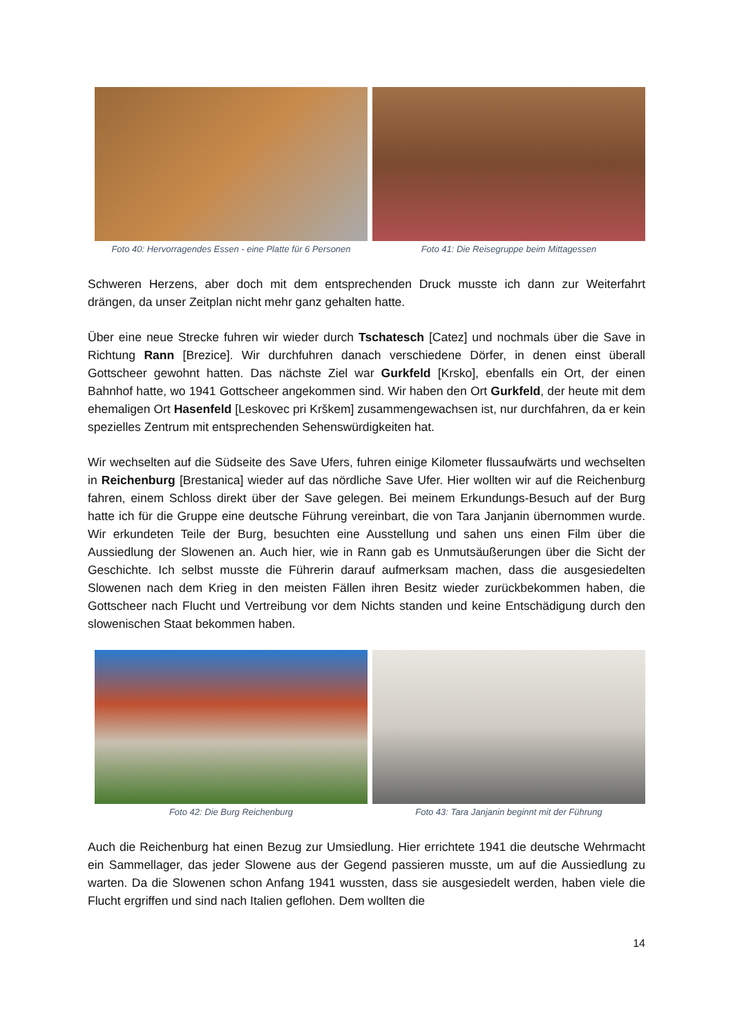Foto 40: Hervorragendes Essen - eine Platte für 6 Personen
Foto 41: Die Reisegruppe beim Mittagessen
Schweren Herzens, aber doch mit dem entsprechenden Druck musste ich dann zur Weiterfahrt drängen, da unser Zeitplan nicht mehr ganz gehalten hatte.
Über eine neue Strecke fuhren wir wieder durch Tschatesch [Catez] und nochmals über die Save in Richtung Rann [Brezice]. Wir durchfuhren danach verschiedene Dörfer, in denen einst überall Gottscheer gewohnt hatten. Das nächste Ziel war Gurkfeld [Krsko], ebenfalls ein Ort, der einen Bahnhof hatte, wo 1941 Gottscheer angekommen sind. Wir haben den Ort Gurkfeld, der heute mit dem ehemaligen Ort Hasenfeld [Leskovec pri Krškem] zusammengewachsen ist, nur durchfahren, da er kein spezielles Zentrum mit entsprechenden Sehenswürdigkeiten hat.
Wir wechselten auf die Südseite des Save Ufers, fuhren einige Kilometer flussaufwärts und wechselten in Reichenburg [Brestanica] wieder auf das nördliche Save Ufer. Hier wollten wir auf die Reichenburg fahren, einem Schloss direkt über der Save gelegen. Bei meinem Erkundungs-Besuch auf der Burg hatte ich für die Gruppe eine deutsche Führung vereinbart, die von Tara Janjanin übernommen wurde. Wir erkundeten Teile der Burg, besuchten eine Ausstellung und sahen uns einen Film über die Aussiedlung der Slowenen an. Auch hier, wie in Rann gab es Unmutsäußerungen über die Sicht der Geschichte. Ich selbst musste die Führerin darauf aufmerksam machen, dass die ausgesiedelten Slowenen nach dem Krieg in den meisten Fällen ihren Besitz wieder zurückbekommen haben, die Gottscheer nach Flucht und Vertreibung vor dem Nichts standen und keine Entschädigung durch den slowenischen Staat bekommen haben.
Foto 42: Die Burg Reichenburg Foto 43: Tara Janjanin beginnt mit der Führung
Auch die Reichenburg hat einen Bezug zur Umsiedlung. Hier errichtete 1941 die deutsche Wehrmacht ein Sammellager, das jeder Slowene aus der Gegend passieren musste, um auf die Aussiedlung zu warten. Da die Slowenen schon Anfang 1941 wussten, dass sie ausgesiedelt werden, haben viele die Flucht ergriffen und sind nach Italien geflohen. Dem wollten die
14